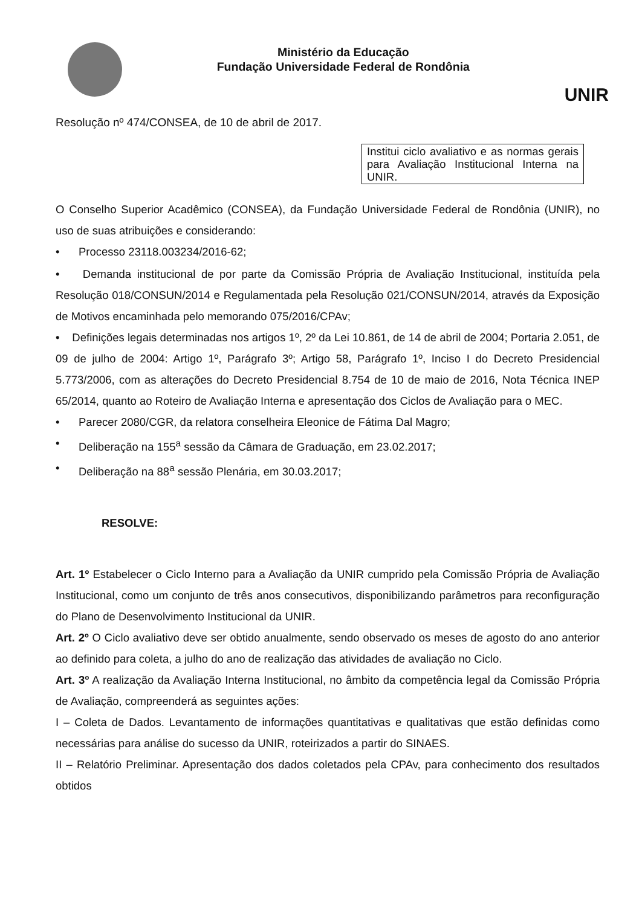Ministério da Educação
Fundação Universidade Federal de Rondônia
UNIR
Resolução nº 474/CONSEA, de 10 de abril de 2017.
Institui ciclo avaliativo e as normas gerais para Avaliação Institucional Interna na UNIR.
O Conselho Superior Acadêmico (CONSEA), da Fundação Universidade Federal de Rondônia (UNIR), no uso de suas atribuições e considerando:
• Processo 23118.003234/2016-62;
• Demanda institucional de por parte da Comissão Própria de Avaliação Institucional, instituída pela Resolução 018/CONSUN/2014 e Regulamentada pela Resolução 021/CONSUN/2014, através da Exposição de Motivos encaminhada pelo memorando 075/2016/CPAv;
• Definições legais determinadas nos artigos 1º, 2º da Lei 10.861, de 14 de abril de 2004; Portaria 2.051, de 09 de julho de 2004: Artigo 1º, Parágrafo 3º; Artigo 58, Parágrafo 1º, Inciso I do Decreto Presidencial 5.773/2006, com as alterações do Decreto Presidencial 8.754 de 10 de maio de 2016, Nota Técnica INEP 65/2014, quanto ao Roteiro de Avaliação Interna e apresentação dos Ciclos de Avaliação para o MEC.
• Parecer 2080/CGR, da relatora conselheira Eleonice de Fátima Dal Magro;
• Deliberação na 155<sup>a</sup> sessão da Câmara de Graduação, em 23.02.2017;
• Deliberação na 88<sup>a</sup> sessão Plenária, em 30.03.2017;
RESOLVE:
Art. 1º Estabelecer o Ciclo Interno para a Avaliação da UNIR cumprido pela Comissão Própria de Avaliação Institucional, como um conjunto de três anos consecutivos, disponibilizando parâmetros para reconfiguração do Plano de Desenvolvimento Institucional da UNIR.
Art. 2º O Ciclo avaliativo deve ser obtido anualmente, sendo observado os meses de agosto do ano anterior ao definido para coleta, a julho do ano de realização das atividades de avaliação no Ciclo.
Art. 3º A realização da Avaliação Interna Institucional, no âmbito da competência legal da Comissão Própria de Avaliação, compreenderá as seguintes ações:
I – Coleta de Dados. Levantamento de informações quantitativas e qualitativas que estão definidas como necessárias para análise do sucesso da UNIR, roteirizados a partir do SINAES.
II – Relatório Preliminar. Apresentação dos dados coletados pela CPAv, para conhecimento dos resultados obtidos